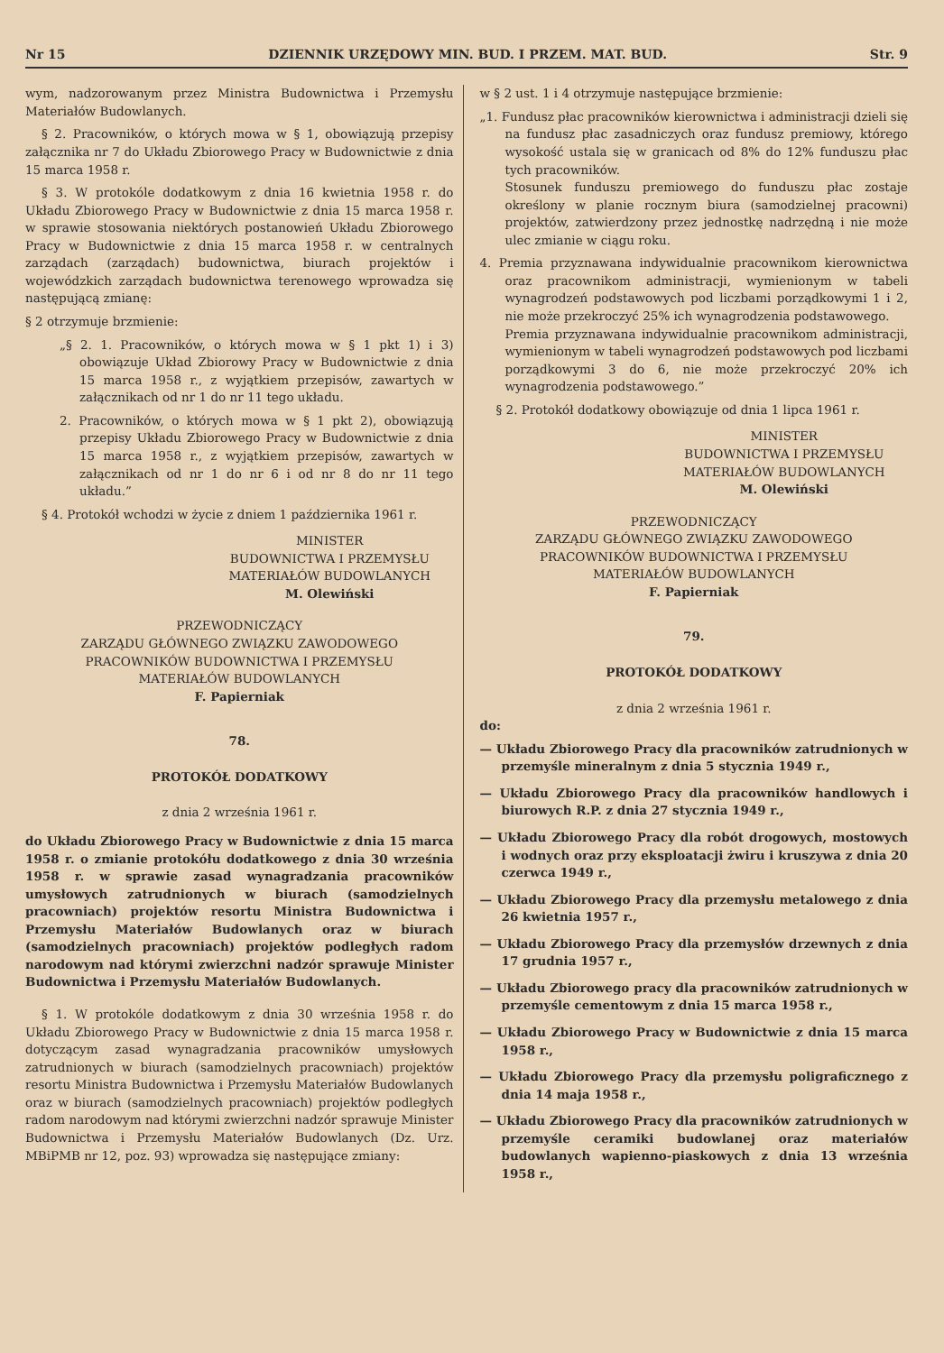Nr 15 DZIENNIK URZĘDOWY MIN. BUD. I PRZEM. MAT. BUD. Str. 9
wym, nadzorowanym przez Ministra Budownictwa i Przemysłu Materiałów Budowlanych.
§ 2. Pracowników, o których mowa w § 1, obowiązują przepisy załącznika nr 7 do Układu Zbiorowego Pracy w Budownictwie z dnia 15 marca 1958 r.
§ 3. W protokóle dodatkowym z dnia 16 kwietnia 1958 r. do Układu Zbiorowego Pracy w Budownictwie z dnia 15 marca 1958 r. w sprawie stosowania niektórych postanowień Układu Zbiorowego Pracy w Budownictwie z dnia 15 marca 1958 r. w centralnych zarządach (zarządach) budownictwa, biurach projektów i wojewódzkich zarządach budownictwa terenowego wprowadza się następującą zmianę:
§ 2 otrzymuje brzmienie:
„§ 2. 1. Pracowników, o których mowa w § 1 pkt 1) i 3) obowiązuje Układ Zbiorowy Pracy w Budownictwie z dnia 15 marca 1958 r., z wyjątkiem przepisów, zawartych w załącznikach od nr 1 do nr 11 tego układu.
2. Pracowników, o których mowa w § 1 pkt 2), obowiązują przepisy Układu Zbiorowego Pracy w Budownictwie z dnia 15 marca 1958 r., z wyjątkiem przepisów, zawartych w załącznikach od nr 1 do nr 6 i od nr 8 do nr 11 tego układu.”
§ 4. Protokół wchodzi w życie z dniem 1 października 1961 r.
MINISTER
BUDOWNICTWA I PRZEMYSŁU
MATERIAŁÓW BUDOWLANYCH
M. Olewiński
PRZEWODNICZĄCY
ZARZĄDU GŁÓWNEGO ZWIĄZKU ZAWODOWEGO
PRACOWNIKÓW BUDOWNICTWA I PRZEMYSŁU
MATERIAŁÓW BUDOWLANYCH
F. Papierniak
78.
PROTOKÓŁ DODATKOWY
z dnia 2 września 1961 r.
do Układu Zbiorowego Pracy w Budownictwie z dnia 15 marca 1958 r. o zmianie protokółu dodatkowego z dnia 30 września 1958 r. w sprawie zasad wynagradzania pracowników umysłowych zatrudnionych w biurach (samodzielnych pracowniach) projektów resortu Ministra Budownictwa i Przemysłu Materiałów Budowlanych oraz w biurach (samodzielnych pracowniach) projektów podległych radom narodowym nad którymi zwierzchni nadzór sprawuje Minister Budownictwa i Przemysłu Materiałów Budowlanych.
§ 1. W protokóle dodatkowym z dnia 30 września 1958 r. do Układu Zbiorowego Pracy w Budownictwie z dnia 15 marca 1958 r. dotyczącym zasad wynagradzania pracowników umysłowych zatrudnionych w biurach (samodzielnych pracowniach) projektów resortu Ministra Budownictwa i Przemysłu Materiałów Budowlanych oraz w biurach (samodzielnych pracowniach) projektów podległych radom narodowym nad którymi zwierzchni nadzór sprawuje Minister Budownictwa i Przemysłu Materiałów Budowlanych (Dz. Urz. MBiPMB nr 12, poz. 93) wprowadza się następujące zmiany:
w § 2 ust. 1 i 4 otrzymuje następujące brzmienie:
„1. Fundusz płac pracowników kierownictwa i administracji dzieli się na fundusz płac zasadniczych oraz fundusz premiowy, którego wysokość ustala się w granicach od 8% do 12% funduszu płac tych pracowników.
Stosunek funduszu premiowego do funduszu płac zostaje określony w planie rocznym biura (samodzielnej pracowni) projektów, zatwierdzony przez jednostkę nadrzędną i nie może ulec zmianie w ciągu roku.
4. Premia przyznawana indywidualnie pracownikom kierownictwa oraz pracownikom administracji, wymienionym w tabeli wynagrodzeń podstawowych pod liczbami porządkowymi 1 i 2, nie może przekroczyć 25% ich wynagrodzenia podstawowego.
Premia przyznawana indywidualnie pracownikom administracji, wymienionym w tabeli wynagrodzeń podstawowych pod liczbami porządkowymi 3 do 6, nie może przekroczyć 20% ich wynagrodzenia podstawowego.”
§ 2. Protokół dodatkowy obowiązuje od dnia 1 lipca 1961 r.
MINISTER
BUDOWNICTWA I PRZEMYSŁU
MATERIAŁÓW BUDOWLANYCH
M. Olewiński
PRZEWODNICZĄCY
ZARZĄDU GŁÓWNEGO ZWIĄZKU ZAWODOWEGO
PRACOWNIKÓW BUDOWNICTWA I PRZEMYSŁU
MATERIAŁÓW BUDOWLANYCH
F. Papierniak
79.
PROTOKÓŁ DODATKOWY
z dnia 2 września 1961 r.
do:
— Układu Zbiorowego Pracy dla pracowników zatrudnionych w przemyśle mineralnym z dnia 5 stycznia 1949 r.,
— Układu Zbiorowego Pracy dla pracowników handlowych i biurowych R.P. z dnia 27 stycznia 1949 r.,
— Układu Zbiorowego Pracy dla robót drogowych, mostowych i wodnych oraz przy eksploatacji żwiru i kruszywa z dnia 20 czerwca 1949 r.,
— Układu Zbiorowego Pracy dla przemysłu metalowego z dnia 26 kwietnia 1957 r.,
— Układu Zbiorowego Pracy dla przemysłów drzewnych z dnia 17 grudnia 1957 r.,
— Układu Zbiorowego pracy dla pracowników zatrudnionych w przemyśle cementowym z dnia 15 marca 1958 r.,
— Układu Zbiorowego Pracy w Budownictwie z dnia 15 marca 1958 r.,
— Układu Zbiorowego Pracy dla przemysłu poligraficznego z dnia 14 maja 1958 r.,
— Układu Zbiorowego Pracy dla pracowników zatrudnionych w przemyśle ceramiki budowlanej oraz materiałów budowlanych wapienno-piaskowych z dnia 13 września 1958 r.,